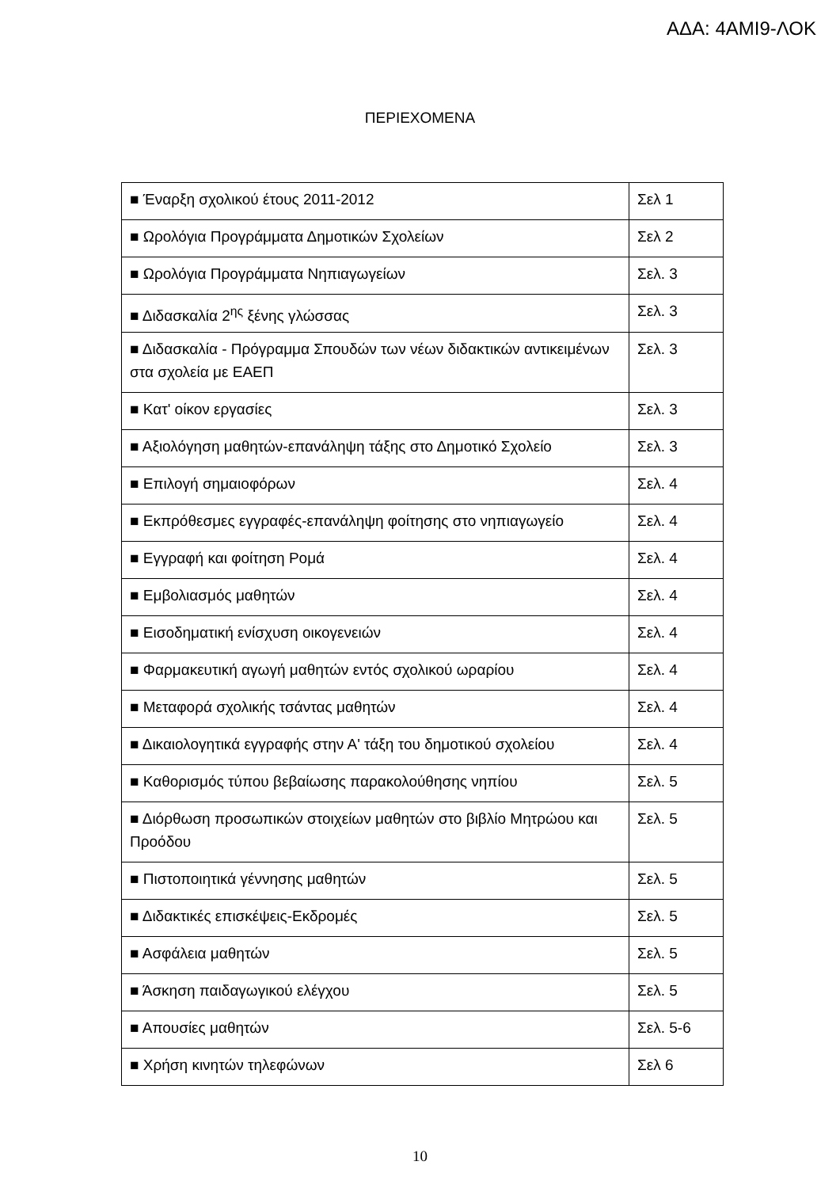ΑΔΑ: 4ΑΜΙ9-ΛΟΚ
ΠΕΡΙΕΧΟΜΕΝΑ
| ■ Έναρξη σχολικού έτους 2011-2012 | Σελ 1 |
| ■ Ωρολόγια Προγράμματα Δημοτικών Σχολείων | Σελ 2 |
| ■ Ωρολόγια Προγράμματα Νηπιαγωγείων | Σελ. 3 |
| ■ Διδασκαλία 2<sup>ης</sup> ξένης γλώσσας | Σελ. 3 |
| ■ Διδασκαλία - Πρόγραμμα Σπουδών των νέων διδακτικών αντικειμένων στα σχολεία με ΕΑΕΠ | Σελ. 3 |
| ■ Κατ' οίκον εργασίες | Σελ. 3 |
| ■ Αξιολόγηση μαθητών-επανάληψη τάξης στο Δημοτικό Σχολείο | Σελ. 3 |
| ■ Επιλογή σημαιοφόρων | Σελ. 4 |
| ■ Εκπρόθεσμες εγγραφές-επανάληψη φοίτησης στο νηπιαγωγείο | Σελ. 4 |
| ■ Εγγραφή και φοίτηση Ρομά | Σελ. 4 |
| ■ Εμβολιασμός μαθητών | Σελ. 4 |
| ■ Εισοδηματική ενίσχυση οικογενειών | Σελ. 4 |
| ■ Φαρμακευτική αγωγή μαθητών εντός σχολικού ωραρίου | Σελ. 4 |
| ■ Μεταφορά σχολικής τσάντας μαθητών | Σελ. 4 |
| ■ Δικαιολογητικά εγγραφής στην Α' τάξη του δημοτικού σχολείου | Σελ. 4 |
| ■ Καθορισμός τύπου βεβαίωσης παρακολούθησης νηπίου | Σελ. 5 |
| ■ Διόρθωση προσωπικών στοιχείων μαθητών στο βιβλίο Μητρώου και Προόδου | Σελ. 5 |
| ■ Πιστοποιητικά γέννησης μαθητών | Σελ. 5 |
| ■ Διδακτικές επισκέψεις-Εκδρομές | Σελ. 5 |
| ■ Ασφάλεια μαθητών | Σελ. 5 |
| ■ Άσκηση παιδαγωγικού ελέγχου | Σελ. 5 |
| ■ Απουσίες μαθητών | Σελ. 5-6 |
| ■ Χρήση κινητών τηλεφώνων | Σελ 6 |
10